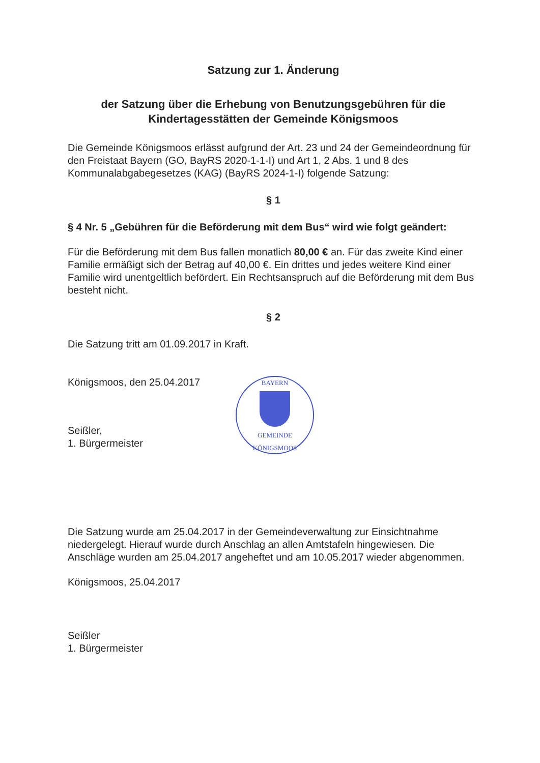Satzung zur 1. Änderung
der Satzung über die Erhebung von Benutzungsgebühren für die Kindertagesstätten der Gemeinde Königsmoos
Die Gemeinde Königsmoos erlässt aufgrund der Art. 23 und 24 der Gemeindeordnung für den Freistaat Bayern (GO, BayRS 2020-1-1-I) und Art 1, 2 Abs. 1 und 8 des Kommunalabgabegesetzes (KAG) (BayRS 2024-1-I) folgende Satzung:
§ 1
§ 4 Nr. 5 „Gebühren für die Beförderung mit dem Bus“ wird wie folgt geändert:
Für die Beförderung mit dem Bus fallen monatlich 80,00 € an. Für das zweite Kind einer Familie ermäßigt sich der Betrag auf 40,00 €. Ein drittes und jedes weitere Kind einer Familie wird unentgeltlich befördert. Ein Rechtsanspruch auf die Beförderung mit dem Bus besteht nicht.
§ 2
Die Satzung tritt am 01.09.2017 in Kraft.
Königsmoos, den 25.04.2017
Seißler,
1. Bürgermeister
BAYERN
GEMEINDE KÖNIGSMOOS
Die Satzung wurde am 25.04.2017 in der Gemeindeverwaltung zur Einsichtnahme niedergelegt. Hierauf wurde durch Anschlag an allen Amtstafeln hingewiesen. Die Anschläge wurden am 25.04.2017 angeheftet und am 10.05.2017 wieder abgenommen.
Königsmoos, 25.04.2017
Seißler
1. Bürgermeister